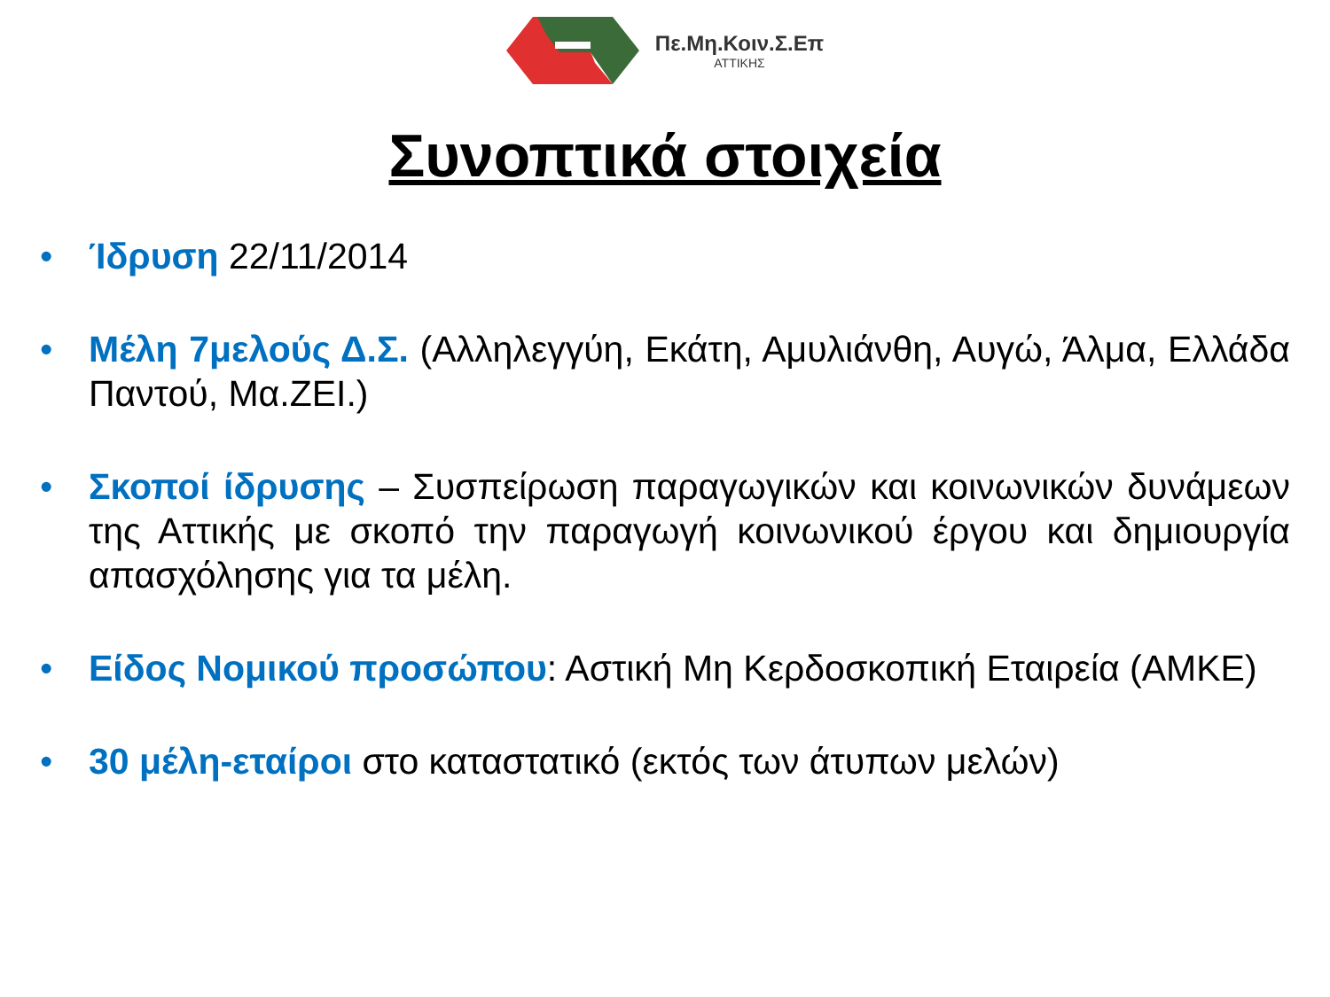Πε.Μη.Κοιν.Σ.Επ
ΑΤΤΙΚΗΣ
Συνοπτικά στοιχεία
• Ίδρυση 22/11/2014
• Μέλη 7μελούς Δ.Σ. (Αλληλεγγύη, Εκάτη, Αμυλιάνθη, Αυγώ, Άλμα, Ελλάδα Παντού, Μα.ΖΕΙ.)
• Σκοποί ίδρυσης – Συσπείρωση παραγωγικών και κοινωνικών δυνάμεων της Αττικής με σκοπό την παραγωγή κοινωνικού έργου και δημιουργία απασχόλησης για τα μέλη.
• Είδος Νομικού προσώπου: Αστική Μη Κερδοσκοπική Εταιρεία (ΑΜΚΕ)
• 30 μέλη-εταίροι στο καταστατικό (εκτός των άτυπων μελών)